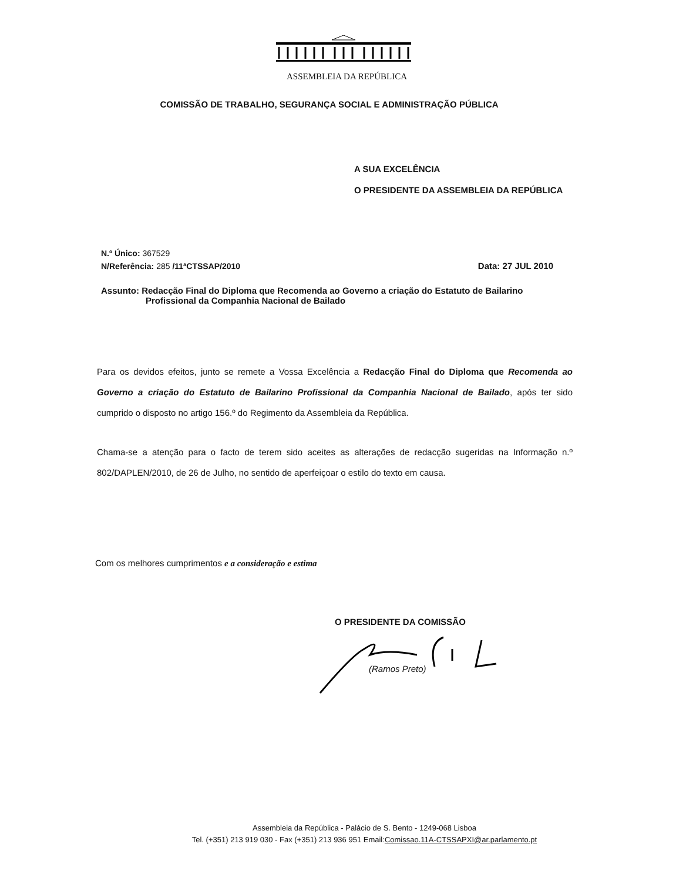ASSEMBLEIA DA REPÚBLICA
COMISSÃO DE TRABALHO, SEGURANÇA SOCIAL E ADMINISTRAÇÃO PÚBLICA
A SUA EXCELÊNCIA
O PRESIDENTE DA ASSEMBLEIA DA REPÚBLICA
N.º Único: 367529
N/Referência: 285 /11ªCTSSAP/2010 Data: 27 JUL 2010
Assunto: Redacção Final do Diploma que Recomenda ao Governo a criação do Estatuto de Bailarino
Profissional da Companhia Nacional de Bailado
Para os devidos efeitos, junto se remete a Vossa Excelência a Redacção Final do Diploma que Recomenda ao Governo a criação do Estatuto de Bailarino Profissional da Companhia Nacional de Bailado, após ter sido cumprido o disposto no artigo 156.º do Regimento da Assembleia da República.
Chama-se a atenção para o facto de terem sido aceites as alterações de redacção sugeridas na Informação n.º 802/DAPLEN/2010, de 26 de Julho, no sentido de aperfeiçoar o estilo do texto em causa.
Com os melhores cumprimentos e a consideração e estima
O PRESIDENTE DA COMISSÃO
(Ramos Preto)
Assembleia da República - Palácio de S. Bento - 1249-068 Lisboa
Tel. (+351) 213 919 030 - Fax (+351) 213 936 951 Email:Comissao.11A-CTSSAPXI@ar.parlamento.pt